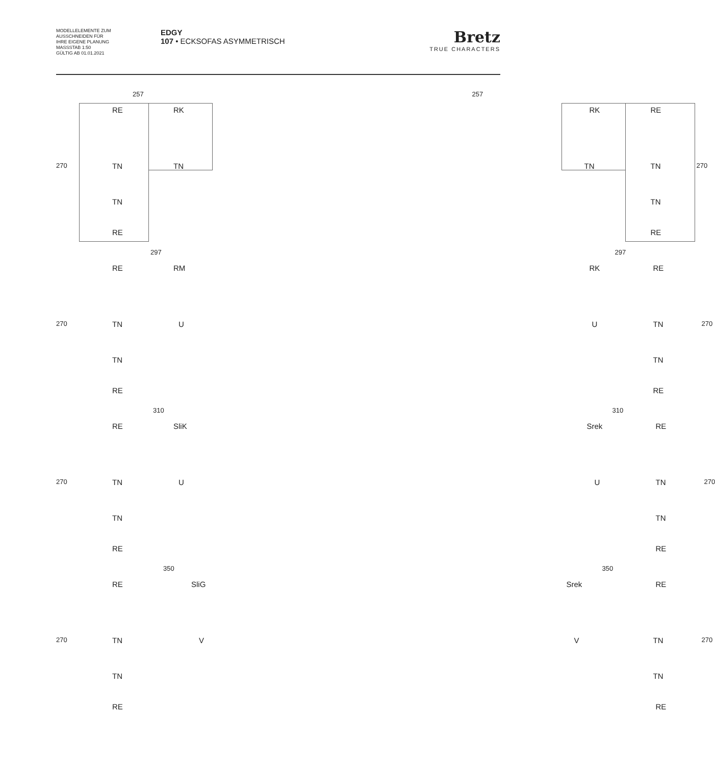MODELLELEMENTE ZUM
AUSSCHNEIDEN FÜR
IHRE EIGENE PLANUNG
MASSSTAB 1:50
GÜLTIG AB 01.01.2021
EDGY
107 • ECKSOFAS ASYMMETRISCH
Bretz
TRUE CHARACTERS
257
270
RE RK
TN TN
TN
RE
257
270
RK RE
TN TN
TN
RE
297
270
RE RM
TN U
TN
RE
297
270
RK RE
U TN
TN
RE
310
270
RE SliK
TN U
TN
RE
310
270
Srek RE
U TN
TN
RE
350
270
RE SliG
TN V
TN
RE
350
270
Srek RE
V TN
TN
RE